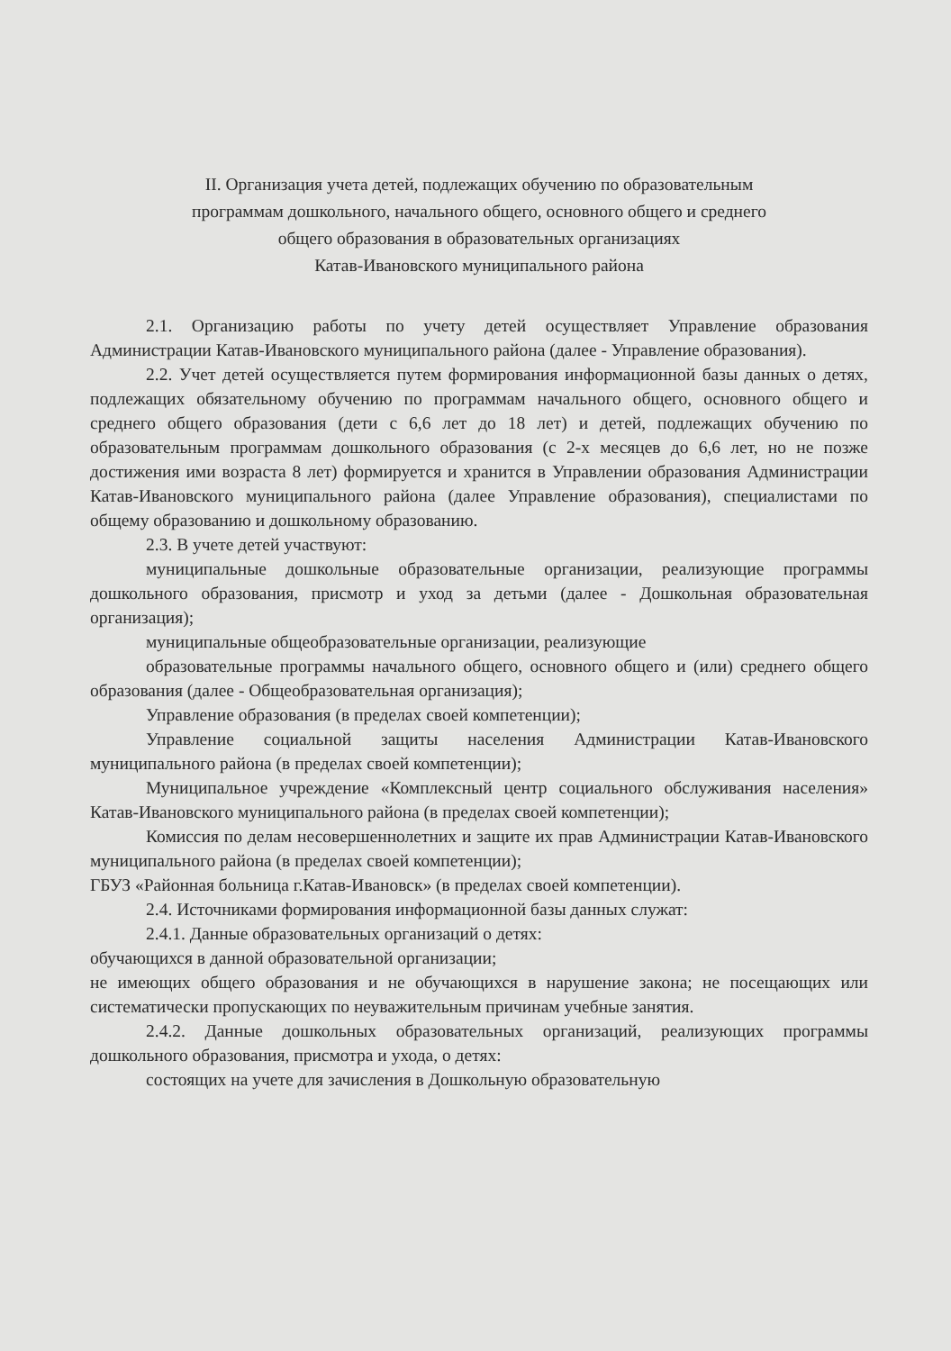II. Организация учета детей, подлежащих обучению по образовательным
программам дошкольного, начального общего, основного общего и среднего
общего образования в образовательных организациях
Катав-Ивановского муниципального района
2.1. Организацию работы по учету детей осуществляет Управление образования Администрации Катав-Ивановского муниципального района (далее - Управление образования).
2.2. Учет детей осуществляется путем формирования информационной базы данных о детях, подлежащих обязательному обучению по программам начального общего, основного общего и среднего общего образования (дети с 6,6 лет до 18 лет) и детей, подлежащих обучению по образовательным программам дошкольного образования (с 2-х месяцев до 6,6 лет, но не позже достижения ими возраста 8 лет) формируется и хранится в Управлении образования Администрации Катав-Ивановского муниципального района (далее Управление образования), специалистами по общему образованию и дошкольному образованию.
2.3. В учете детей участвуют:
муниципальные дошкольные образовательные организации, реализующие программы дошкольного образования, присмотр и уход за детьми (далее - Дошкольная образовательная организация);
муниципальные общеобразовательные организации, реализующие
образовательные программы начального общего, основного общего и (или) среднего общего образования (далее - Общеобразовательная организация);
Управление образования (в пределах своей компетенции);
Управление социальной защиты населения Администрации Катав-Ивановского муниципального района (в пределах своей компетенции);
Муниципальное учреждение «Комплексный центр социального обслуживания населения» Катав-Ивановского муниципального района (в пределах своей компетенции);
Комиссия по делам несовершеннолетних и защите их прав Администрации Катав-Ивановского муниципального района (в пределах своей компетенции);
ГБУЗ «Районная больница г.Катав-Ивановск» (в пределах своей компетенции).
2.4. Источниками формирования информационной базы данных служат:
2.4.1. Данные образовательных организаций о детях:
обучающихся в данной образовательной организации;
не имеющих общего образования и не обучающихся в нарушение закона; не посещающих или систематически пропускающих по неуважительным причинам учебные занятия.
2.4.2. Данные дошкольных образовательных организаций, реализующих программы дошкольного образования, присмотра и ухода, о детях:
состоящих на учете для зачисления в Дошкольную образовательную